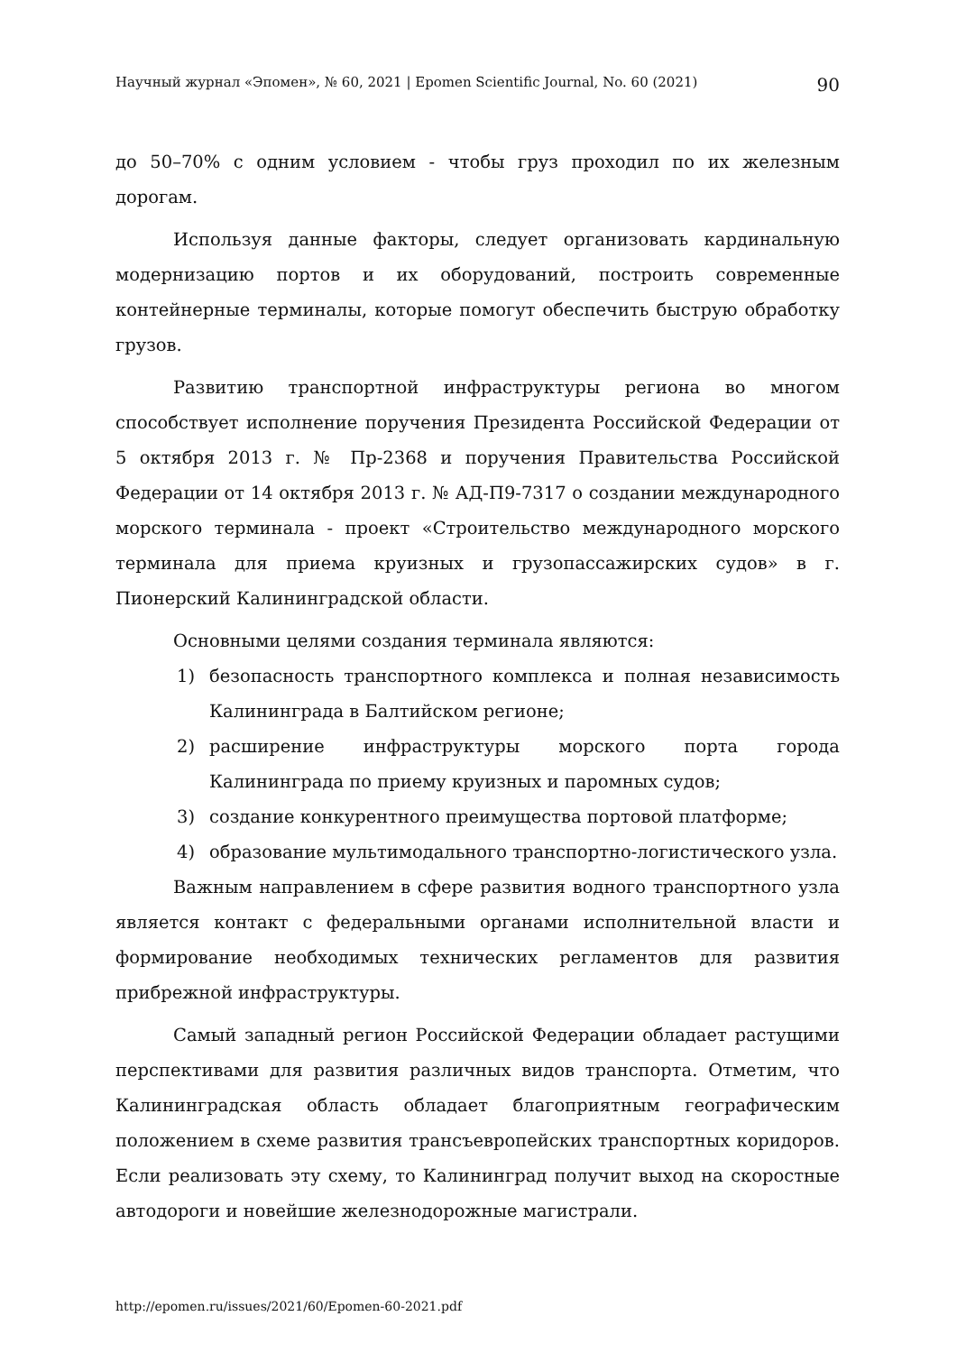Научный журнал «Эпомен», № 60, 2021 | Epomen Scientific Journal, No. 60 (2021) 90
до 50–70% с одним условием - чтобы груз проходил по их железным дорогам.
Используя данные факторы, следует организовать кардинальную модернизацию портов и их оборудований, построить современные контейнерные терминалы, которые помогут обеспечить быструю обработку грузов.
Развитию транспортной инфраструктуры региона во многом способствует исполнение поручения Президента Российской Федерации от 5 октября 2013 г. № Пр-2368 и поручения Правительства Российской Федерации от 14 октября 2013 г. № АД-П9-7317 о создании международного морского терминала - проект «Строительство международного морского терминала для приема круизных и грузопассажирских судов» в г. Пионерский Калининградской области.
Основными целями создания терминала являются:
1) безопасность транспортного комплекса и полная независимость Калининграда в Балтийском регионе;
2) расширение инфраструктуры морского порта города Калининграда по приему круизных и паромных судов;
3) создание конкурентного преимущества портовой платформе;
4) образование мультимодального транспортно-логистического узла.
Важным направлением в сфере развития водного транспортного узла является контакт с федеральными органами исполнительной власти и формирование необходимых технических регламентов для развития прибрежной инфраструктуры.
Самый западный регион Российской Федерации обладает растущими перспективами для развития различных видов транспорта. Отметим, что Калининградская область обладает благоприятным географическим положением в схеме развития трансъевропейских транспортных коридоров. Если реализовать эту схему, то Калининград получит выход на скоростные автодороги и новейшие железнодорожные магистрали.
http://epomen.ru/issues/2021/60/Epomen-60-2021.pdf